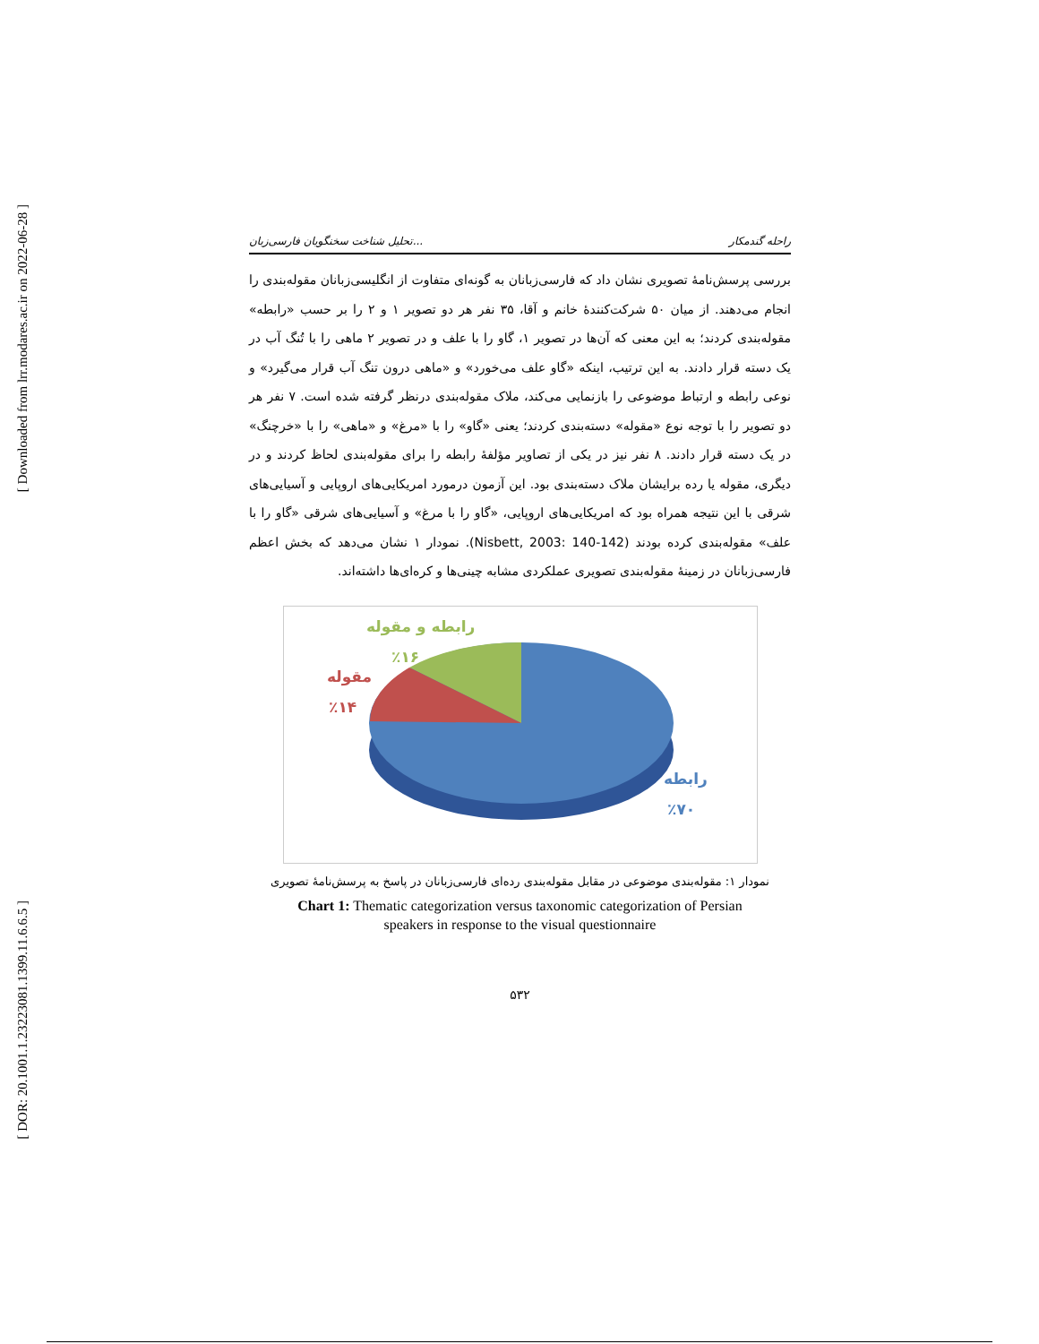[ Downloaded from lrr.modares.ac.ir on 2022-06-28 ]
[ DOR: 20.1001.1.23223081.1399.11.6.6.5 ]
تحلیل شناخت سخنگویان فارسی‌زبان... راحله گندمکار
بررسی پرسش‌نامهٔ تصویری نشان داد که فارسی‌زبانان به گونه‌ای متفاوت از انگلیسی‌زبانان مقوله‌بندی را انجام می‌دهند. از میان ۵۰ شرکت‌کنندهٔ خانم و آقا، ۳۵ نفر هر دو تصویر ۱ و ۲ را بر حسب «رابطه» مقوله‌بندی کردند؛ به این معنی که آن‌ها در تصویر ۱، گاو را با علف و در تصویر ۲ ماهی را با تُنگ آب در یک دسته قرار دادند. به این ترتیب، اینکه «گاو علف می‌خورد» و «ماهی درون تنگ آب قرار می‌گیرد» و نوعی رابطه و ارتباط موضوعی را بازنمایی می‌کند، ملاک مقوله‌بندی درنظر گرفته شده است. ۷ نفر هر دو تصویر را با توجه نوع «مقوله» دسته‌بندی کردند؛ یعنی «گاو» را با «مرغ» و «ماهی» را با «خرچنگ» در یک دسته قرار دادند. ۸ نفر نیز در یکی از تصاویر مؤلفهٔ رابطه را برای مقوله‌بندی لحاظ کردند و در دیگری، مقوله یا رده برایشان ملاک دسته‌بندی بود. این آزمون درمورد امریکایی‌های اروپایی و آسیایی‌های شرقی با این نتیجه همراه بود که امریکایی‌های اروپایی، «گاو را با مرغ» و آسیایی‌های شرقی «گاو را با علف» مقوله‌بندی کرده بودند (Nisbett, 2003: 140-142). نمودار ۱ نشان می‌دهد که بخش اعظم فارسی‌زبانان در زمینهٔ مقوله‌بندی تصویری عملکردی مشابه چینی‌ها و کره‌ای‌ها داشته‌اند.
رابطه و مقوله
٪۱۶
مقوله
٪۱۴
رابطه
٪۷۰
نمودار ۱: مقوله‌بندی موضوعی در مقابل مقوله‌بندی رده‌ای فارسی‌زبانان در پاسخ به پرسش‌نامهٔ تصویری
Chart 1: Thematic categorization versus taxonomic categorization of Persian
speakers in response to the visual questionnaire
۵۳۲